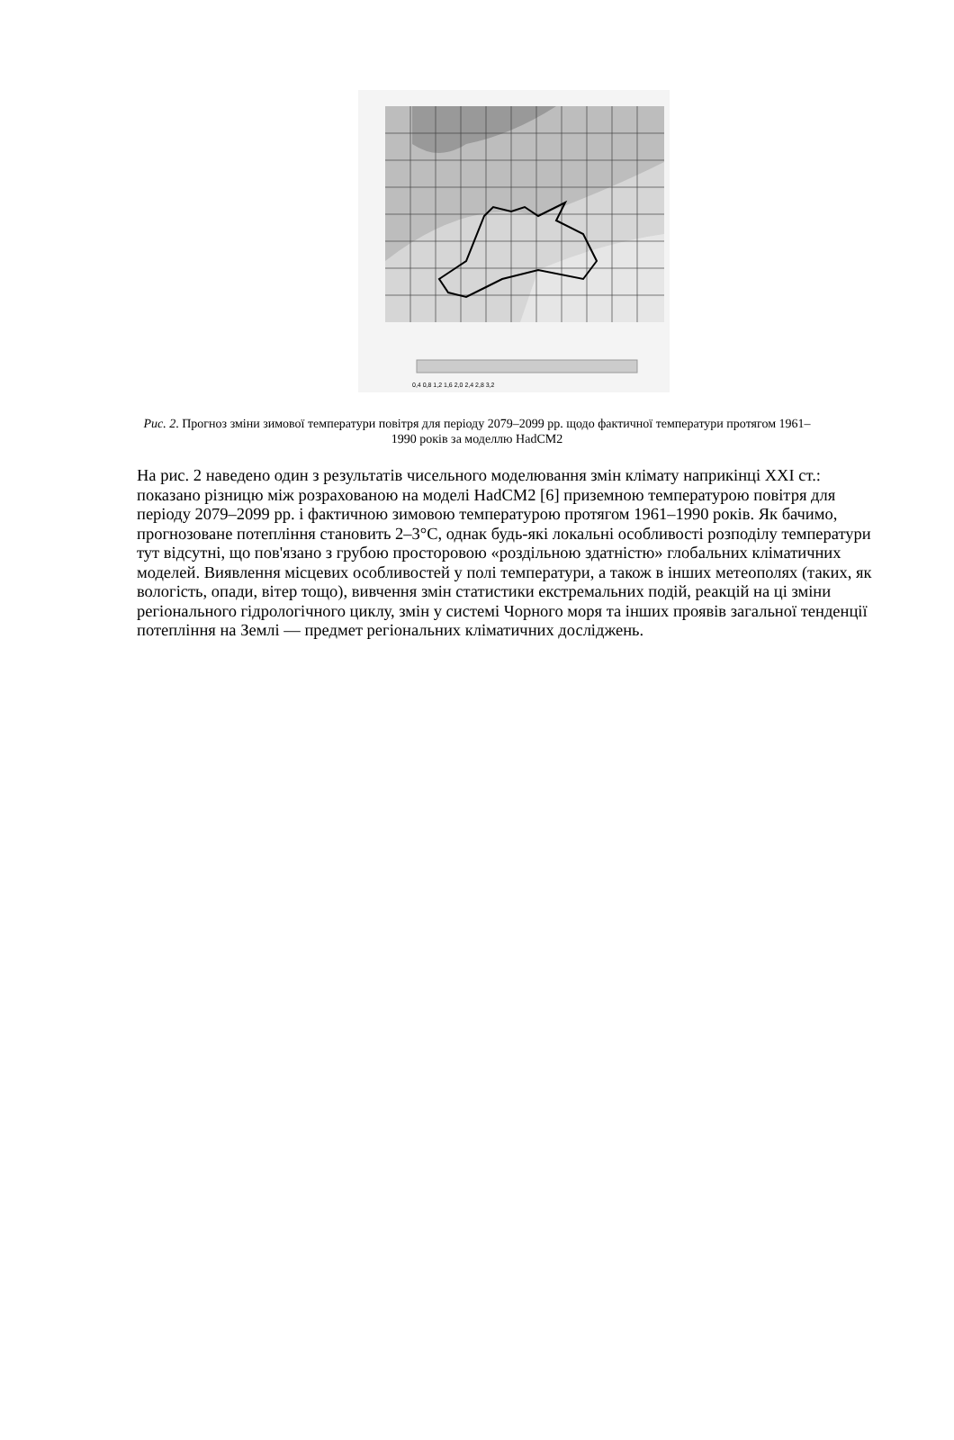0,4 0,8 1,2 1,6 2,0 2,4 2,8 3,2
Рис. 2. Прогноз зміни зимової температури повітря для періоду 2079–2099 рр. щодо фактичної температури протягом 1961–1990 років за моделлю HadCM2
На рис. 2 наведено один з результатів чисельного моделювання змін клімату наприкінці XXI ст.: показано різницю між розрахованою на моделі HadCM2 [6] приземною температурою повітря для періоду 2079–2099 рр. і фактичною зимовою температурою протягом 1961–1990 років. Як бачимо, прогнозоване потепління становить 2–3°С, однак будь-які локальні особливості розподілу температури тут відсутні, що пов'язано з грубою просторовою «роздільною здатністю» глобальних кліматичних моделей. Виявлення місцевих особливостей у полі температури, а також в інших метеополях (таких, як вологість, опади, вітер тощо), вивчення змін статистики екстремальних подій, реакцій на ці зміни регіонального гідрологічного циклу, змін у системі Чорного моря та інших проявів загальної тенденції потепління на Землі — предмет регіональних кліматичних досліджень.